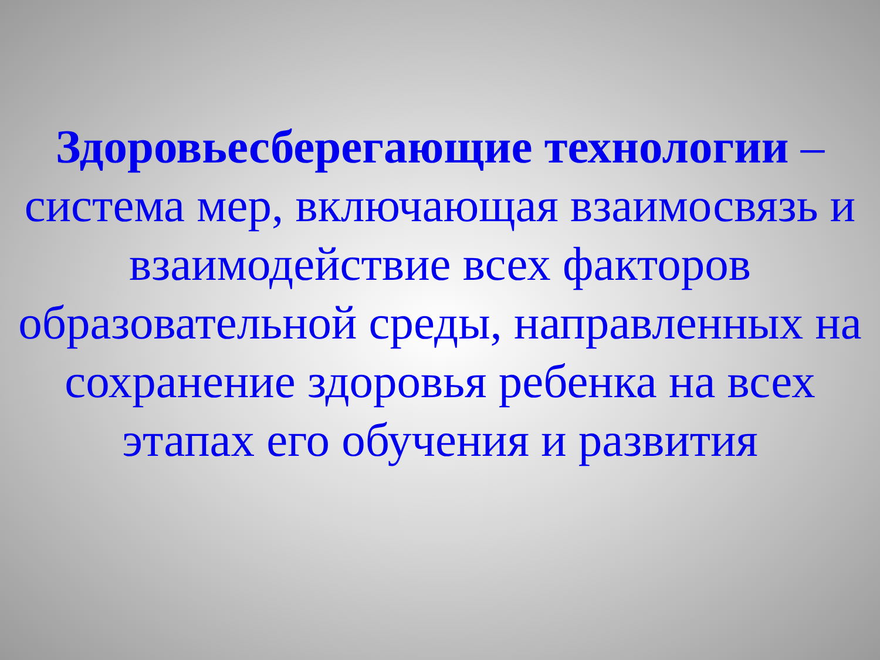Здоровьесберегающие технологии – система мер, включающая взаимосвязь и взаимодействие всех факторов образовательной среды, направленных на сохранение здоровья ребенка на всех этапах его обучения и развития